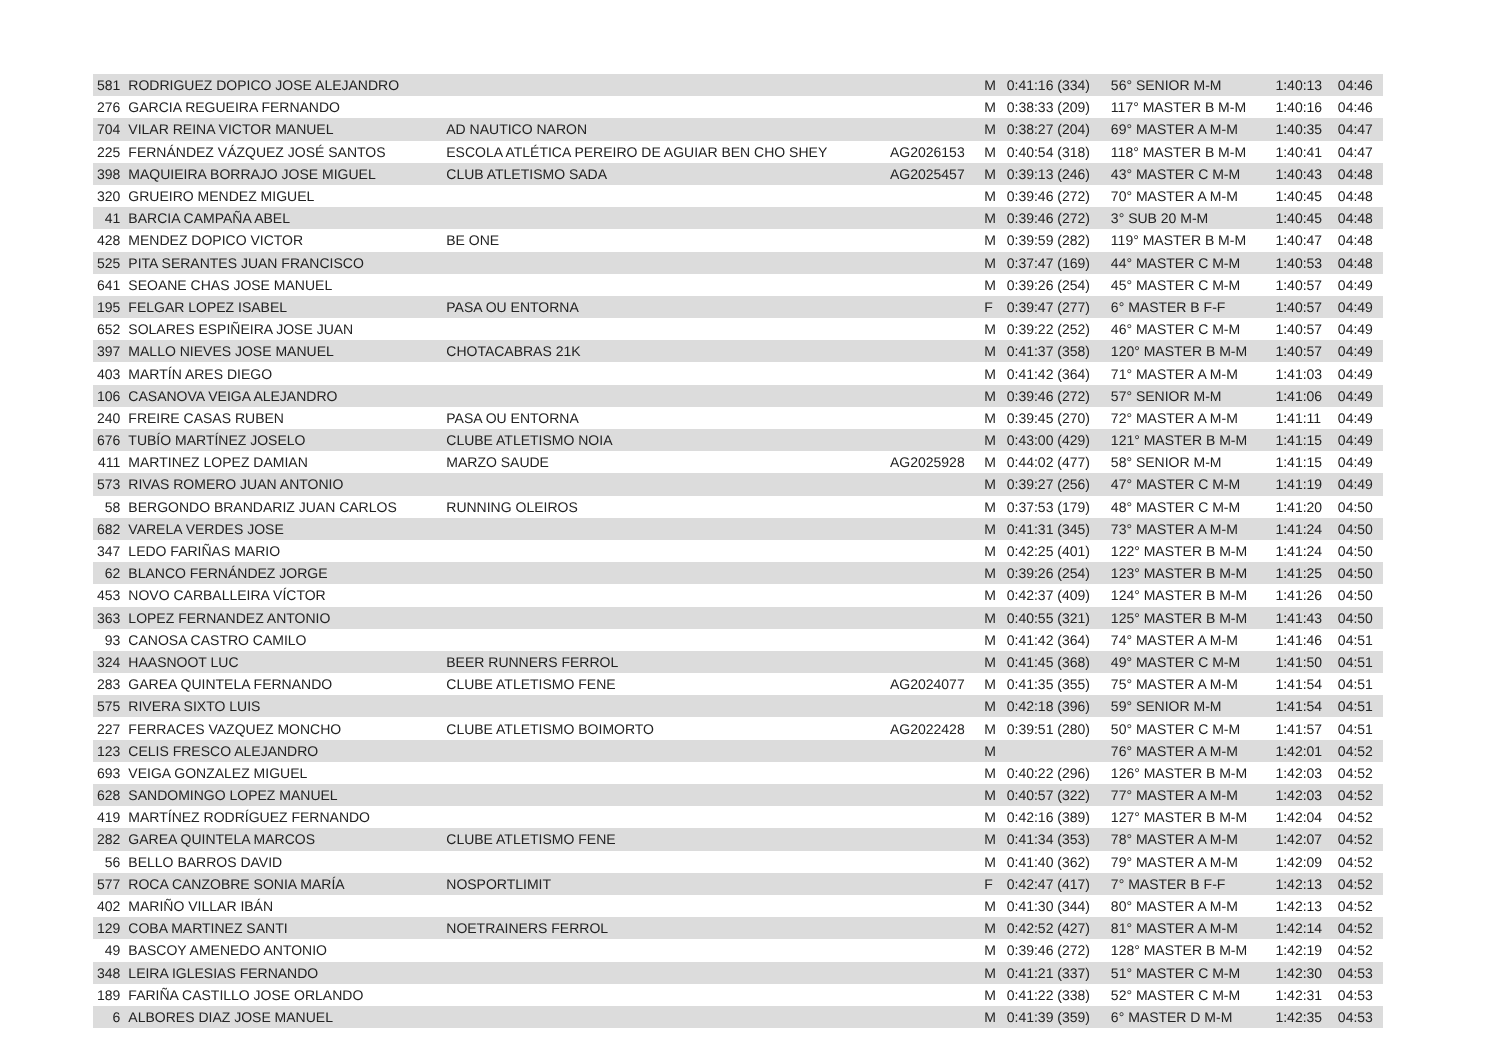| 581 | RODRIGUEZ DOPICO JOSE ALEJANDRO | | | M | 0:41:16 (334) | 56° SENIOR M-M | 1:40:13 | 04:46 |
| 276 | GARCIA REGUEIRA FERNANDO | | | M | 0:38:33 (209) | 117° MASTER B M-M | 1:40:16 | 04:46 |
| 704 | VILAR REINA VICTOR MANUEL | AD NAUTICO NARON | | M | 0:38:27 (204) | 69° MASTER A M-M | 1:40:35 | 04:47 |
| 225 | FERNÁNDEZ VÁZQUEZ JOSÉ SANTOS | ESCOLA ATLÉTICA PEREIRO DE AGUIAR BEN CHO SHEY | AG2026153 | M | 0:40:54 (318) | 118° MASTER B M-M | 1:40:41 | 04:47 |
| 398 | MAQUIEIRA BORRAJO JOSE MIGUEL | CLUB ATLETISMO SADA | AG2025457 | M | 0:39:13 (246) | 43° MASTER C M-M | 1:40:43 | 04:48 |
| 320 | GRUEIRO MENDEZ MIGUEL | | | M | 0:39:46 (272) | 70° MASTER A M-M | 1:40:45 | 04:48 |
| 41 | BARCIA CAMPAÑA ABEL | | | M | 0:39:46 (272) | 3° SUB 20 M-M | 1:40:45 | 04:48 |
| 428 | MENDEZ DOPICO VICTOR | BE ONE | | M | 0:39:59 (282) | 119° MASTER B M-M | 1:40:47 | 04:48 |
| 525 | PITA SERANTES JUAN FRANCISCO | | | M | 0:37:47 (169) | 44° MASTER C M-M | 1:40:53 | 04:48 |
| 641 | SEOANE CHAS JOSE MANUEL | | | M | 0:39:26 (254) | 45° MASTER C M-M | 1:40:57 | 04:49 |
| 195 | FELGAR LOPEZ ISABEL | PASA OU ENTORNA | | F | 0:39:47 (277) | 6° MASTER B F-F | 1:40:57 | 04:49 |
| 652 | SOLARES ESPIÑEIRA JOSE JUAN | | | M | 0:39:22 (252) | 46° MASTER C M-M | 1:40:57 | 04:49 |
| 397 | MALLO NIEVES JOSE MANUEL | CHOTACABRAS 21K | | M | 0:41:37 (358) | 120° MASTER B M-M | 1:40:57 | 04:49 |
| 403 | MARTÍN ARES DIEGO | | | M | 0:41:42 (364) | 71° MASTER A M-M | 1:41:03 | 04:49 |
| 106 | CASANOVA VEIGA ALEJANDRO | | | M | 0:39:46 (272) | 57° SENIOR M-M | 1:41:06 | 04:49 |
| 240 | FREIRE CASAS RUBEN | PASA OU ENTORNA | | M | 0:39:45 (270) | 72° MASTER A M-M | 1:41:11 | 04:49 |
| 676 | TUBÍO MARTÍNEZ JOSELO | CLUBE ATLETISMO NOIA | | M | 0:43:00 (429) | 121° MASTER B M-M | 1:41:15 | 04:49 |
| 411 | MARTINEZ LOPEZ DAMIAN | MARZO SAUDE | AG2025928 | M | 0:44:02 (477) | 58° SENIOR M-M | 1:41:15 | 04:49 |
| 573 | RIVAS ROMERO JUAN ANTONIO | | | M | 0:39:27 (256) | 47° MASTER C M-M | 1:41:19 | 04:49 |
| 58 | BERGONDO BRANDARIZ JUAN CARLOS | RUNNING OLEIROS | | M | 0:37:53 (179) | 48° MASTER C M-M | 1:41:20 | 04:50 |
| 682 | VARELA VERDES JOSE | | | M | 0:41:31 (345) | 73° MASTER A M-M | 1:41:24 | 04:50 |
| 347 | LEDO FARIÑAS MARIO | | | M | 0:42:25 (401) | 122° MASTER B M-M | 1:41:24 | 04:50 |
| 62 | BLANCO FERNÁNDEZ JORGE | | | M | 0:39:26 (254) | 123° MASTER B M-M | 1:41:25 | 04:50 |
| 453 | NOVO CARBALLEIRA VÍCTOR | | | M | 0:42:37 (409) | 124° MASTER B M-M | 1:41:26 | 04:50 |
| 363 | LOPEZ FERNANDEZ ANTONIO | | | M | 0:40:55 (321) | 125° MASTER B M-M | 1:41:43 | 04:50 |
| 93 | CANOSA CASTRO CAMILO | | | M | 0:41:42 (364) | 74° MASTER A M-M | 1:41:46 | 04:51 |
| 324 | HAASNOOT LUC | BEER RUNNERS FERROL | | M | 0:41:45 (368) | 49° MASTER C M-M | 1:41:50 | 04:51 |
| 283 | GAREA QUINTELA FERNANDO | CLUBE ATLETISMO FENE | AG2024077 | M | 0:41:35 (355) | 75° MASTER A M-M | 1:41:54 | 04:51 |
| 575 | RIVERA SIXTO LUIS | | | M | 0:42:18 (396) | 59° SENIOR M-M | 1:41:54 | 04:51 |
| 227 | FERRACES VAZQUEZ MONCHO | CLUBE ATLETISMO BOIMORTO | AG2022428 | M | 0:39:51 (280) | 50° MASTER C M-M | 1:41:57 | 04:51 |
| 123 | CELIS FRESCO ALEJANDRO | | | M | | 76° MASTER A M-M | 1:42:01 | 04:52 |
| 693 | VEIGA GONZALEZ MIGUEL | | | M | 0:40:22 (296) | 126° MASTER B M-M | 1:42:03 | 04:52 |
| 628 | SANDOMINGO LOPEZ MANUEL | | | M | 0:40:57 (322) | 77° MASTER A M-M | 1:42:03 | 04:52 |
| 419 | MARTÍNEZ RODRÍGUEZ FERNANDO | | | M | 0:42:16 (389) | 127° MASTER B M-M | 1:42:04 | 04:52 |
| 282 | GAREA QUINTELA MARCOS | CLUBE ATLETISMO FENE | | M | 0:41:34 (353) | 78° MASTER A M-M | 1:42:07 | 04:52 |
| 56 | BELLO BARROS DAVID | | | M | 0:41:40 (362) | 79° MASTER A M-M | 1:42:09 | 04:52 |
| 577 | ROCA CANZOBRE SONIA MARÍA | NOSPORTLIMIT | | F | 0:42:47 (417) | 7° MASTER B F-F | 1:42:13 | 04:52 |
| 402 | MARIÑO VILLAR IBÁN | | | M | 0:41:30 (344) | 80° MASTER A M-M | 1:42:13 | 04:52 |
| 129 | COBA MARTINEZ SANTI | NOETRAINERS FERROL | | M | 0:42:52 (427) | 81° MASTER A M-M | 1:42:14 | 04:52 |
| 49 | BASCOY AMENEDO ANTONIO | | | M | 0:39:46 (272) | 128° MASTER B M-M | 1:42:19 | 04:52 |
| 348 | LEIRA IGLESIAS FERNANDO | | | M | 0:41:21 (337) | 51° MASTER C M-M | 1:42:30 | 04:53 |
| 189 | FARIÑA CASTILLO JOSE ORLANDO | | | M | 0:41:22 (338) | 52° MASTER C M-M | 1:42:31 | 04:53 |
| 6 | ALBORES DIAZ JOSE MANUEL | | | M | 0:41:39 (359) | 6° MASTER D M-M | 1:42:35 | 04:53 |